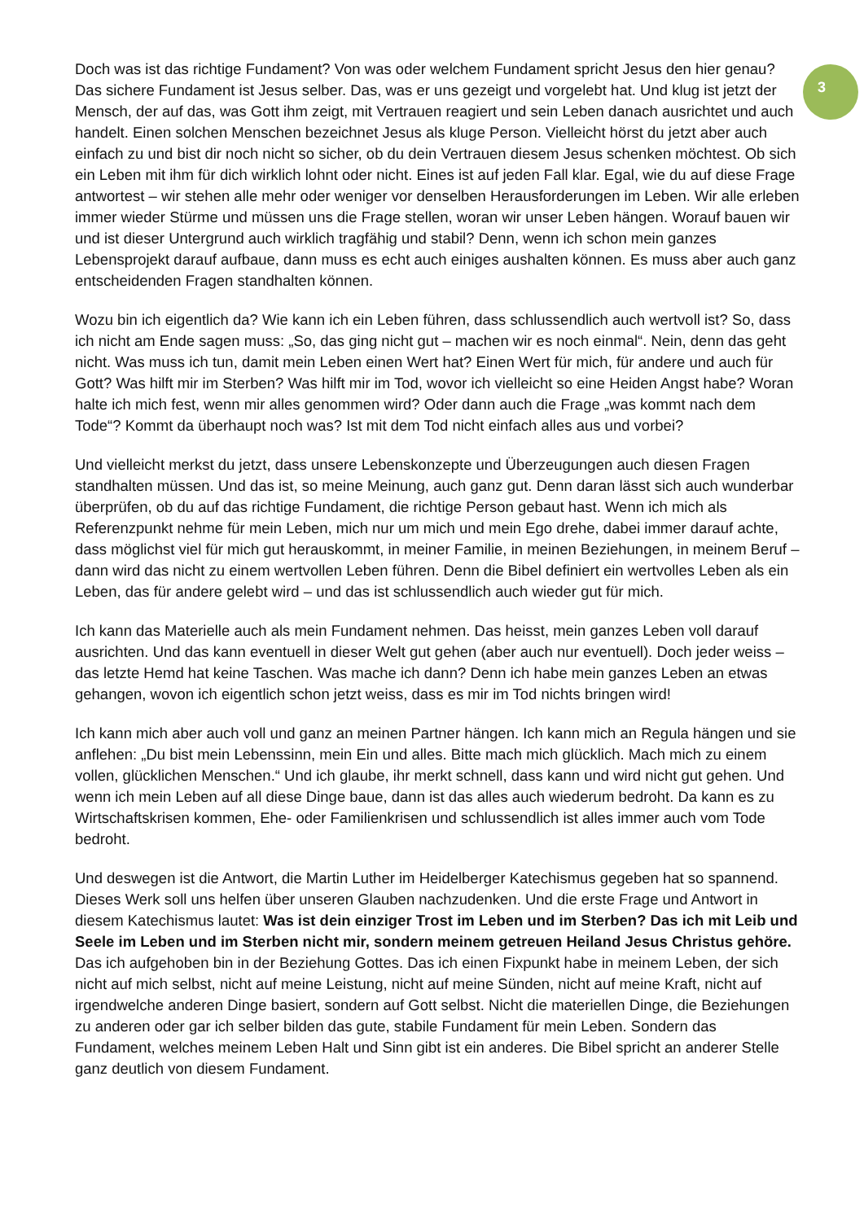Doch was ist das richtige Fundament? Von was oder welchem Fundament spricht Jesus den hier genau? Das sichere Fundament ist Jesus selber. Das, was er uns gezeigt und vorgelebt hat. Und klug ist jetzt der Mensch, der auf das, was Gott ihm zeigt, mit Vertrauen reagiert und sein Leben danach ausrichtet und auch handelt. Einen solchen Menschen bezeichnet Jesus als kluge Person. Vielleicht hörst du jetzt aber auch einfach zu und bist dir noch nicht so sicher, ob du dein Vertrauen diesem Jesus schenken möchtest. Ob sich ein Leben mit ihm für dich wirklich lohnt oder nicht. Eines ist auf jeden Fall klar. Egal, wie du auf diese Frage antwortest – wir stehen alle mehr oder weniger vor denselben Herausforderungen im Leben. Wir alle erleben immer wieder Stürme und müssen uns die Frage stellen, woran wir unser Leben hängen. Worauf bauen wir und ist dieser Untergrund auch wirklich tragfähig und stabil? Denn, wenn ich schon mein ganzes Lebensprojekt darauf aufbaue, dann muss es echt auch einiges aushalten können. Es muss aber auch ganz entscheidenden Fragen standhalten können.
Wozu bin ich eigentlich da? Wie kann ich ein Leben führen, dass schlussendlich auch wertvoll ist? So, dass ich nicht am Ende sagen muss: „So, das ging nicht gut – machen wir es noch einmal“. Nein, denn das geht nicht. Was muss ich tun, damit mein Leben einen Wert hat? Einen Wert für mich, für andere und auch für Gott? Was hilft mir im Sterben? Was hilft mir im Tod, wovor ich vielleicht so eine Heiden Angst habe? Woran halte ich mich fest, wenn mir alles genommen wird? Oder dann auch die Frage „was kommt nach dem Tode“? Kommt da überhaupt noch was? Ist mit dem Tod nicht einfach alles aus und vorbei?
Und vielleicht merkst du jetzt, dass unsere Lebenskonzepte und Überzeugungen auch diesen Fragen standhalten müssen. Und das ist, so meine Meinung, auch ganz gut. Denn daran lässt sich auch wunderbar überprüfen, ob du auf das richtige Fundament, die richtige Person gebaut hast. Wenn ich mich als Referenzpunkt nehme für mein Leben, mich nur um mich und mein Ego drehe, dabei immer darauf achte, dass möglichst viel für mich gut herauskommt, in meiner Familie, in meinen Beziehungen, in meinem Beruf – dann wird das nicht zu einem wertvollen Leben führen. Denn die Bibel definiert ein wertvolles Leben als ein Leben, das für andere gelebt wird – und das ist schlussendlich auch wieder gut für mich.
Ich kann das Materielle auch als mein Fundament nehmen. Das heisst, mein ganzes Leben voll darauf ausrichten. Und das kann eventuell in dieser Welt gut gehen (aber auch nur eventuell). Doch jeder weiss – das letzte Hemd hat keine Taschen. Was mache ich dann? Denn ich habe mein ganzes Leben an etwas gehangen, wovon ich eigentlich schon jetzt weiss, dass es mir im Tod nichts bringen wird!
Ich kann mich aber auch voll und ganz an meinen Partner hängen. Ich kann mich an Regula hängen und sie anflehen: „Du bist mein Lebenssinn, mein Ein und alles. Bitte mach mich glücklich. Mach mich zu einem vollen, glücklichen Menschen.“ Und ich glaube, ihr merkt schnell, dass kann und wird nicht gut gehen. Und wenn ich mein Leben auf all diese Dinge baue, dann ist das alles auch wiederum bedroht. Da kann es zu Wirtschaftskrisen kommen, Ehe- oder Familienkrisen und schlussendlich ist alles immer auch vom Tode bedroht.
Und deswegen ist die Antwort, die Martin Luther im Heidelberger Katechismus gegeben hat so spannend. Dieses Werk soll uns helfen über unseren Glauben nachzudenken. Und die erste Frage und Antwort in diesem Katechismus lautet: Was ist dein einziger Trost im Leben und im Sterben? Das ich mit Leib und Seele im Leben und im Sterben nicht mir, sondern meinem getreuen Heiland Jesus Christus gehöre. Das ich aufgehoben bin in der Beziehung Gottes. Das ich einen Fixpunkt habe in meinem Leben, der sich nicht auf mich selbst, nicht auf meine Leistung, nicht auf meine Sünden, nicht auf meine Kraft, nicht auf irgendwelche anderen Dinge basiert, sondern auf Gott selbst. Nicht die materiellen Dinge, die Beziehungen zu anderen oder gar ich selber bilden das gute, stabile Fundament für mein Leben. Sondern das Fundament, welches meinem Leben Halt und Sinn gibt ist ein anderes. Die Bibel spricht an anderer Stelle ganz deutlich von diesem Fundament.
3